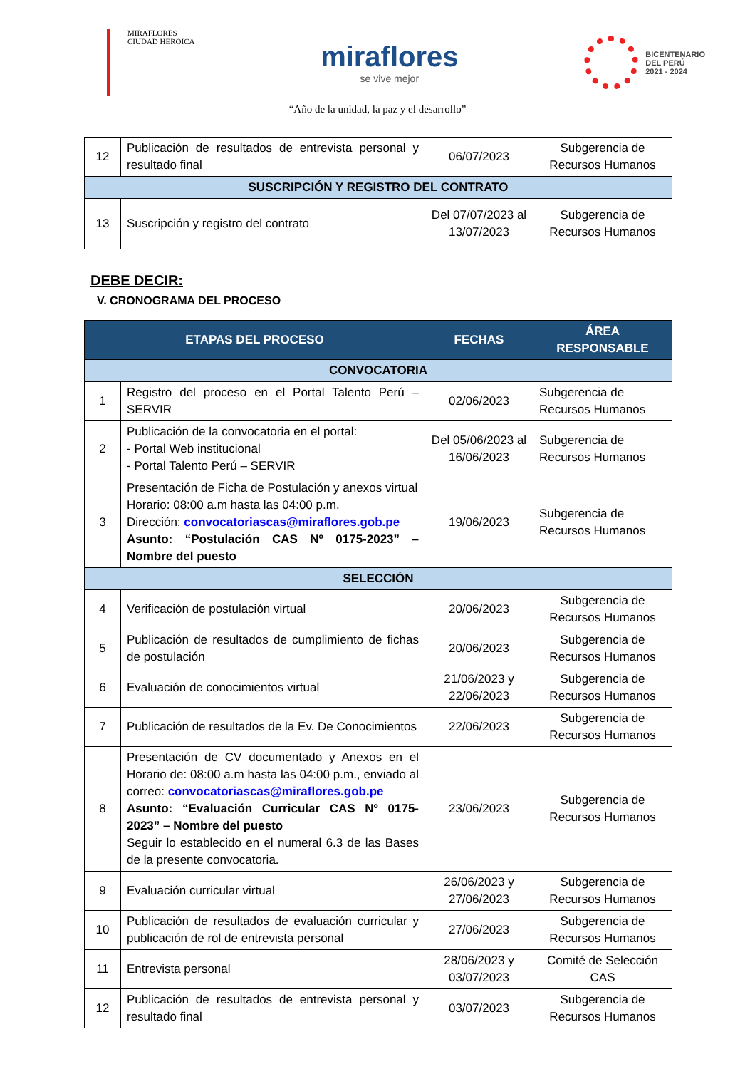MIRAFLORES
CIUDAD HEROICA
miraflores
se vive mejor
BICENTENARIO
DEL PERÚ
2021 - 2024
“Año de la unidad, la paz y el desarrollo”
| 12 | Publicación de resultados de entrevista personal y resultado final | 06/07/2023 | Subgerencia de Recursos Humanos |
| SUSCRIPCIÓN Y REGISTRO DEL CONTRATO | | | |
| 13 | Suscripción y registro del contrato | Del 07/07/2023 al 13/07/2023 | Subgerencia de Recursos Humanos |
DEBE DECIR:
V. CRONOGRAMA DEL PROCESO
| ETAPAS DEL PROCESO | | FECHAS | ÁREA RESPONSABLE |
| --- | --- | --- | --- |
| CONVOCATORIA | | | |
| 1 | Registro del proceso en el Portal Talento Perú – SERVIR | 02/06/2023 | Subgerencia de Recursos Humanos |
| 2 | Publicación de la convocatoria en el portal: - Portal Web institucional - Portal Talento Perú – SERVIR | Del 05/06/2023 al 16/06/2023 | Subgerencia de Recursos Humanos |
| 3 | Presentación de Ficha de Postulación y anexos virtual Horario: 08:00 a.m hasta las 04:00 p.m. Dirección: convocatoriascas@miraflores.gob.pe Asunto: “Postulación CAS Nº 0175-2023” – Nombre del puesto | 19/06/2023 | Subgerencia de Recursos Humanos |
| SELECCIÓN | | | |
| 4 | Verificación de postulación virtual | 20/06/2023 | Subgerencia de Recursos Humanos |
| 5 | Publicación de resultados de cumplimiento de fichas de postulación | 20/06/2023 | Subgerencia de Recursos Humanos |
| 6 | Evaluación de conocimientos virtual | 21/06/2023 y 22/06/2023 | Subgerencia de Recursos Humanos |
| 7 | Publicación de resultados de la Ev. De Conocimientos | 22/06/2023 | Subgerencia de Recursos Humanos |
| 8 | Presentación de CV documentado y Anexos en el Horario de: 08:00 a.m hasta las 04:00 p.m., enviado al correo: convocatoriascas@miraflores.gob.pe Asunto: “Evaluación Curricular CAS Nº 0175-2023” – Nombre del puesto Seguir lo establecido en el numeral 6.3 de las Bases de la presente convocatoria. | 23/06/2023 | Subgerencia de Recursos Humanos |
| 9 | Evaluación curricular virtual | 26/06/2023 y 27/06/2023 | Subgerencia de Recursos Humanos |
| 10 | Publicación de resultados de evaluación curricular y publicación de rol de entrevista personal | 27/06/2023 | Subgerencia de Recursos Humanos |
| 11 | Entrevista personal | 28/06/2023 y 03/07/2023 | Comité de Selección CAS |
| 12 | Publicación de resultados de entrevista personal y resultado final | 03/07/2023 | Subgerencia de Recursos Humanos |